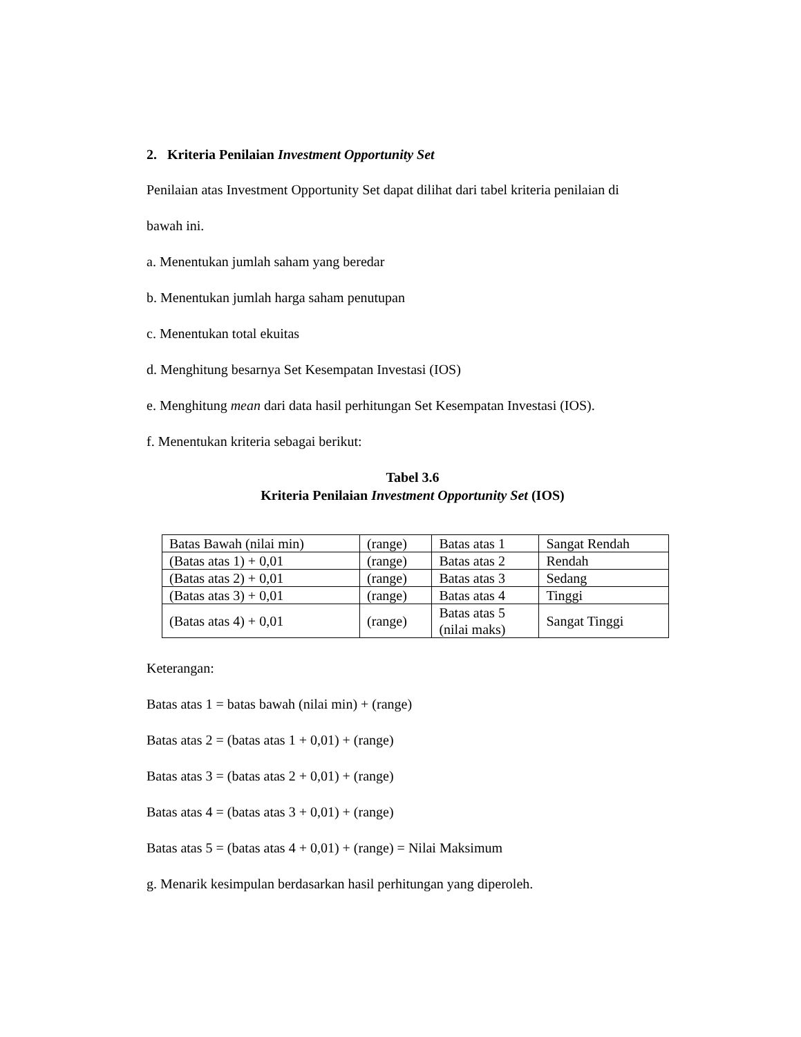2. Kriteria Penilaian Investment Opportunity Set
Penilaian atas Investment Opportunity Set dapat dilihat dari tabel kriteria penilaian di
bawah ini.
a. Menentukan jumlah saham yang beredar
b. Menentukan jumlah harga saham penutupan
c. Menentukan total ekuitas
d. Menghitung besarnya Set Kesempatan Investasi (IOS)
e. Menghitung mean dari data hasil perhitungan Set Kesempatan Investasi (IOS).
f. Menentukan kriteria sebagai berikut:
Tabel 3.6
Kriteria Penilaian Investment Opportunity Set (IOS)
| Batas Bawah (nilai min) | (range) | Batas atas 1 | Sangat Rendah |
| (Batas atas 1) + 0,01 | (range) | Batas atas 2 | Rendah |
| (Batas atas 2) + 0,01 | (range) | Batas atas 3 | Sedang |
| (Batas atas 3) + 0,01 | (range) | Batas atas 4 | Tinggi |
| (Batas atas 4) + 0,01 | (range) | Batas atas 5 (nilai maks) | Sangat Tinggi |
Keterangan:
Batas atas 1 = batas bawah (nilai min) + (range)
Batas atas 2 = (batas atas 1 + 0,01) + (range)
Batas atas 3 = (batas atas 2 + 0,01) + (range)
Batas atas 4 = (batas atas 3 + 0,01) + (range)
Batas atas 5 = (batas atas 4 + 0,01) + (range) = Nilai Maksimum
g. Menarik kesimpulan berdasarkan hasil perhitungan yang diperoleh.